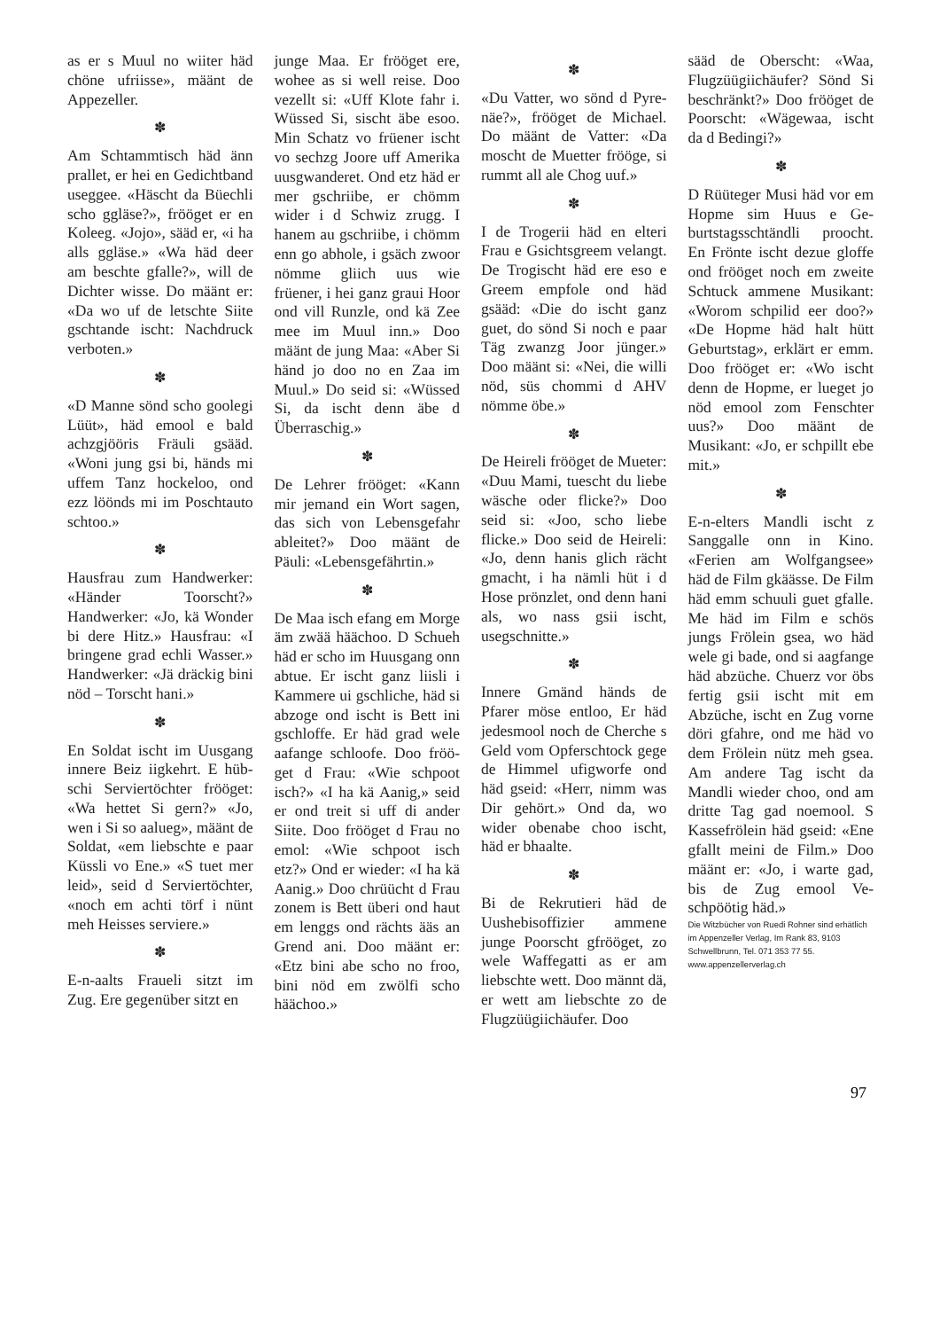as er s Muul no wiiter häd chöne ufriisse», määnt de Appezeller.
✽
Am Schtammtisch häd änn prallet, er hei en Gedicht­band useggee. «Häscht da Büechli scho ggläse?», frööget er en Koleeg. «Jo­jo», sääd er, «i ha alls gglä­se.» «Wa häd deer am beschte gfalle?», will de Dichter wisse. Do määnt er: «Da wo uf de letschte Siite gschtande ischt: Nach­druck verboten.»
✽
«D Manne sönd scho goole­gi Lüüt», häd emool e bald achzgjööris Fräuli gsääd. «Woni jung gsi bi, händs mi uffem Tanz hockeloo, ond ezz löönds mi im Poschtau­to schtoo.»
✽
Hausfrau zum Handwer­ker: «Händer Toorscht?» Handwerker: «Jo, kä Won­der bi dere Hitz.» Hausfrau: «I bringene grad echli Was­ser.» Handwerker: «Jä drä­ckig bini nöd – Torscht ha­ni.»
✽
En Soldat ischt im Uusgang innere Beiz iigkehrt. E hüb­schi Serviertöchter frööget: «Wa hettet Si gern?» «Jo, wen i Si so aalueg», määnt de Soldat, «em liebschte e paar Küssli vo Ene.» «S tuet mer leid», seid d Serviertöchter, «noch em achti törf i nünt meh Heisses serviere.»
✽
E-n-aalts Fraueli sitzt im Zug. Ere gegenüber sitzt en
junge Maa. Er frööget ere, wohee as si well reise. Doo vezellt si: «Uff Klote fahr i. Wüssed Si, sischt äbe esoo. Min Schatz vo früener ischt vo sechzg Joore uff Ameri­ka uusgwanderet. Ond etz häd er mer gschriibe, er chömm wider i d Schwiz zrugg. I hanem au gschrii­be, i chömm enn go abhole, i gsäch zwoor nömme gliich uus wie früener, i hei ganz graui Hoor ond vill Runzle, ond kä Zee mee im Muul inn.» Doo määnt de jung Maa: «Aber Si händ jo doo no en Zaa im Muul.» Do seid si: «Wüssed Si, da ischt denn äbe d Überraschig.»
✽
De Lehrer frööget: «Kann mir jemand ein Wort sa­gen, das sich von Lebensge­fahr ableitet?» Doo määnt de Päuli: «Lebensgefähr­tin.»
✽
De Maa isch efang em Mor­ge äm zwää hääch­oo. D Schueh häd er scho im Hu­usgang onn abtue. Er ischt ganz liisli i Kammere ui gschliche, häd si abzoge ond ischt is Bett ini gschloffe. Er häd grad wele aafange schloofe. Doo fröö­get d Frau: «Wie schpoot isch?» «I ha kä Aanig,» seid er ond treit si uff di ander Siite. Doo frööget d Frau no emol: «Wie schpoot isch etz?» Ond er wieder: «I ha kä Aanig.» Doo chrüücht d Frau zonem is Bett überi ond haut em lenggs ond rächts ääs an Grend ani. Doo määnt er: «Etz bini abe scho no froo, bini nöd em zwölfi scho hääch­oo.»
✽
«Du Vatter, wo sönd d Pyre­näe?», frööget de Michael. Do määnt de Vatter: «Da moscht de Muetter frööge, si rummt all ale Chog uuf.»
✽
I de Trogerii häd en elteri Frau e Gsichtsgreem ve­langt. De Trogischt häd ere eso e Greem empfole ond häd gsääd: «Die do ischt ganz guet, do sönd Si noch e paar Täg zwanzg Joor jün­ger.» Doo määnt si: «Nei, die willi nöd, süs chommi d AHV nömme öbe.»
✽
De Heireli frööget de Mueter: «Duu Mami, tu­escht du liebe wäsche oder flicke?» Doo seid si: «Joo, scho liebe flicke.» Doo seid de Heireli: «Jo, denn hanis glich rächt gmacht, i ha nämli hüt i d Hose prönzlet, ond denn hani als, wo nass gsii ischt, usegschnitte.»
✽
Innere Gmänd händs de Pfarer möse entloo, Er häd jedesmool noch de Cher­che s Geld vom Opfer­schtock gege de Himmel ufigworfe ond häd gseid: «Herr, nimm was Dir ge­hört.» Ond da, wo wider obenabe choo ischt, häd er bhaalte.
✽
Bi de Rekrutieri häd de Uushebisoffizier ammene junge Poorscht gfrööget, zo wele Waffegatti as er am liebschte wett. Doo männt dä, er wett am liebschte zo de Flugzüügiichäufer. Doo
sääd de Oberscht: «Waa, Flugzüügiichäufer? Sönd Si beschränkt?» Doo frööget de Poorscht: «Wägewaa, ischt da d Bedingi?»
✽
D Rüüteger Musi häd vor em Hopme sim Huus e Ge­burtstagsschtändli proocht. En Frönte ischt dezue gloffe ond frööget noch em zweite Schtuck ammene Musi­kant: «Worom schpilid eer doo?» «De Hopme häd halt hütt Geburtstag», erklärt er emm. Doo frööget er: «Wo ischt denn de Hopme, er lueget jo nöd emool zom Fenschter uus?» Doo määnt de Musikant: «Jo, er schpillt ebe mit.»
✽
E-n-elters Mandli ischt z Sanggalle onn in Kino. «Ferien am Wolfgangsee» häd de Film gkäässe. De Film häd emm schuuli guet gfalle. Me häd im Film e schös jungs Frölein gsea, wo häd wele gi bade, ond si aagfange häd abzüche. Chuerz vor öbs fertig gsii ischt mit em Abzüche, is­cht en Zug vorne döri gfah­re, ond me häd vo dem Frölein nütz meh gsea. Am andere Tag ischt da Mandli wieder choo, ond am dritte Tag gad noemool. S Kasse­frölein häd gseid: «Ene gfallt meini de Film.» Doo määnt er: «Jo, i warte gad, bis de Zug emool Ve­schpöötig häd.»
Die Witzbücher von Ruedi Rohner sind er­hätlich im Appenzeller Verlag, Im Rank 83, 9103 Schwellbrunn, Tel. 071 353 77 55. www.appenzellerverlag.ch
97